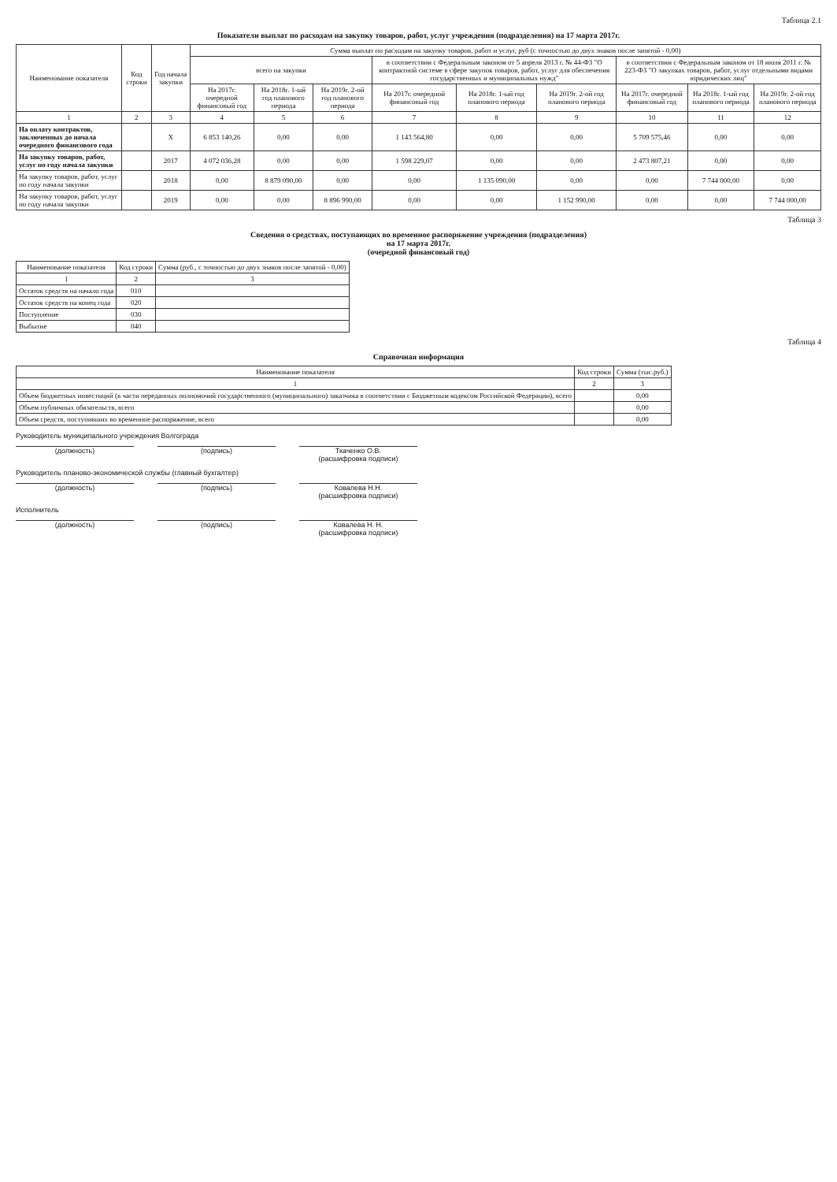Таблица 2.1
Показатели выплат по расходам на закупку товаров, работ, услуг учреждения (подразделения) на 17 марта 2017г.
| Наименование показателя | Код строки | Год начала закупки | Сумма выплат по расходам на закупку товаров, работ и услуг, руб (с точностью до двух знаков после запятой - 0,00) | | | | | | | | |
| --- | --- | --- | --- | --- | --- | --- | --- | --- | --- | --- | --- |
| | | | всего на закупки | | | в соответствии с Федеральным законом от 5 апреля 2013 г. № 44-ФЗ "О контрактной системе в сфере закупок товаров, работ, услуг для обеспечения государственных и муниципальных нужд" | | | в соответствии с Федеральным законом от 18 июля 2011 г. № 223-ФЗ "О закупках товаров, работ, услуг отдельными видами юридических лиц" | | |
| | | | На 2017г. очередной финансовый год | На 2018г. 1-ый год планового периода | На 2019г. 2-ой год планового периода | На 2017г. очередной финансовый год | На 2018г. 1-ый год планового периода | На 2019г. 2-ой год планового периода | На 2017г. очередной финансовый год | На 2018г. 1-ый год планового периода | На 2019г. 2-ой год планового периода |
| 1 | 2 | 3 | 4 | 5 | 6 | 7 | 8 | 9 | 10 | 11 | 12 |
| На оплату контрактов, заключенных до начала очередного финансового года | | X | 6 853 140,26 | 0,00 | 0,00 | 1 143 564,80 | 0,00 | 0,00 | 5 709 575,46 | 0,00 | 0,00 |
| На закупку товаров, работ, услуг по году начала закупки | | 2017 | 4 072 036,28 | 0,00 | 0,00 | 1 598 229,07 | 0,00 | 0,00 | 2 473 807,21 | 0,00 | 0,00 |
| На закупку товаров, работ, услуг по году начала закупки | | 2018 | 0,00 | 8 879 090,00 | 0,00 | 0,00 | 1 135 090,00 | 0,00 | 0,00 | 7 744 000,00 | 0,00 |
| На закупку товаров, работ, услуг по году начала закупки | | 2019 | 0,00 | 0,00 | 8 896 990,00 | 0,00 | 0,00 | 1 152 990,00 | 0,00 | 0,00 | 7 744 000,00 |
Таблица 3
Сведения о средствах, поступающих во временное распоряжение учреждения (подразделения)
на 17 марта 2017г.
(очередной финансовый год)
| Наименование показателя | Код строки | Сумма (руб., с точностью до двух знаков после запятой - 0,00) |
| --- | --- | --- |
| 1 | 2 | 3 |
| Остаток средств на начало года | 010 | |
| Остаток средств на конец года | 020 | |
| Поступление | 030 | |
| Выбытие | 040 | |
Таблица 4
Справочная информация
| Наименование показателя | Код строки | Сумма (тыс.руб.) |
| --- | --- | --- |
| 1 | 2 | 3 |
| Объем бюджетных инвестиций (в части переданных полномочий государственного (муниципального) заказчика в соответствии с Бюджетным кодексом Российской Федерации), всего | | 0,00 |
| Объем публичных обязательств, всего | | 0,00 |
| Объем средств, поступивших во временное распоряжение, всего | | 0,00 |
Руководитель муниципального учреждения Волгограда
(должность) (подпись) Ткаченко О.В.
(расшифровка подписи)
Руководитель планово-экономической службы (главный бухгалтер)
(должность) (подпись) Ковалева Н.Н.
(расшифровка подписи)
Исполнитель
(должность) (подпись) Ковалева Н. Н.
(расшифровка подписи)